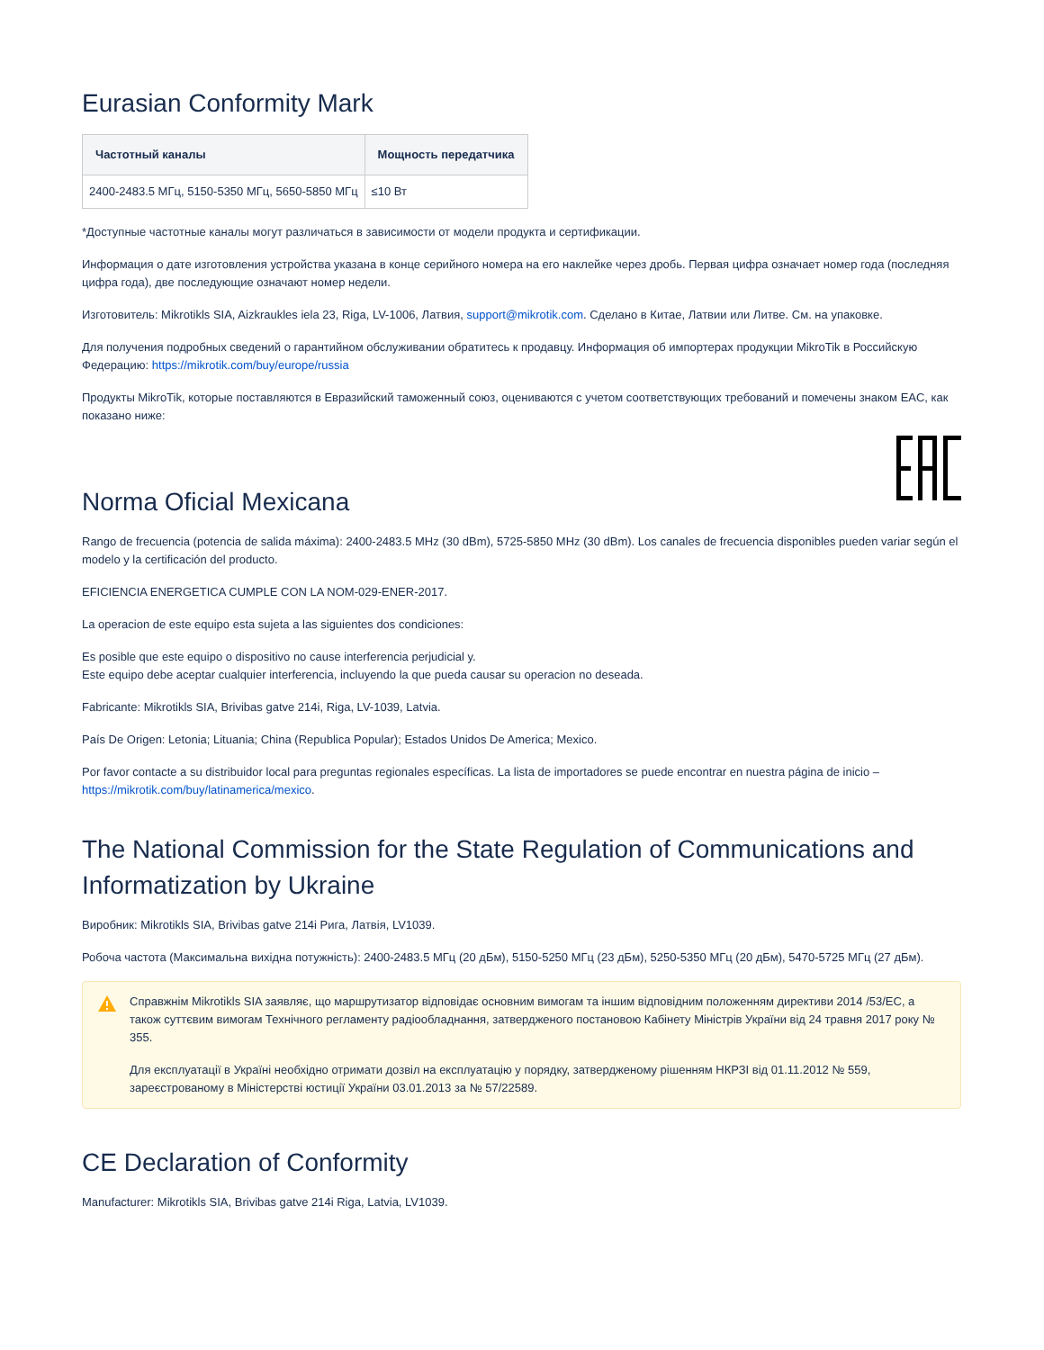Eurasian Conformity Mark
| Частотный каналы | Мощность передатчика |
| --- | --- |
| 2400-2483.5 МГц, 5150-5350 МГц, 5650-5850 МГц | ≤10 Вт |
*Доступные частотные каналы могут различаться в зависимости от модели продукта и сертификации.
Информация о дате изготовления устройства указана в конце серийного номера на его наклейке через дробь. Первая цифра означает номер года (последняя цифра года), две последующие означают номер недели.
Изготовитель: Mikrotikls SIA, Aizkraukles iela 23, Riga, LV-1006, Латвия, support@mikrotik.com. Сделано в Китае, Латвии или Литве. См. на упаковке.
Для получения подробных сведений о гарантийном обслуживании обратитесь к продавцу. Информация об импортерах продукции MikroTik в Российскую Федерацию: https://mikrotik.com/buy/europe/russia
Продукты MikroTik, которые поставляются в Евразийский таможенный союз, оцениваются с учетом соответствующих требований и помечены знаком EAC, как показано ниже:
Norma Oficial Mexicana
Rango de frecuencia (potencia de salida máxima): 2400-2483.5 MHz (30 dBm), 5725-5850 MHz (30 dBm). Los canales de frecuencia disponibles pueden variar según el modelo y la certificación del producto.
EFICIENCIA ENERGETICA CUMPLE CON LA NOM-029-ENER-2017.
La operacion de este equipo esta sujeta a las siguientes dos condiciones:
Es posible que este equipo o dispositivo no cause interferencia perjudicial y.
Este equipo debe aceptar cualquier interferencia, incluyendo la que pueda causar su operacion no deseada.
Fabricante: Mikrotikls SIA, Brivibas gatve 214i, Riga, LV-1039, Latvia.
País De Origen: Letonia; Lituania; China (Republica Popular); Estados Unidos De America; Mexico.
Por favor contacte a su distribuidor local para preguntas regionales específicas. La lista de importadores se puede encontrar en nuestra página de inicio – https://mikrotik.com/buy/latinamerica/mexico.
The National Commission for the State Regulation of Communications and Informatization by Ukraine
Виробник: Mikrotikls SIA, Brivibas gatve 214i Рига, Латвія, LV1039.
Робоча частота (Максимальна вихідна потужність): 2400-2483.5 МГц (20 дБм), 5150-5250 МГц (23 дБм), 5250-5350 МГц (20 дБм), 5470-5725 МГц (27 дБм).
Справжнім Mikrotikls SIA заявляє, що маршрутизатор відповідає основним вимогам та іншим відповідним положенням директиви 2014 /53/EC, а також суттєвим вимогам Технічного регламенту радіообладнання, затвердженого постановою Кабінету Міністрів України від 24 травня 2017 року № 355.
Для експлуатації в Україні необхідно отримати дозвіл на експлуатацію у порядку, затвердженому рішенням НКРЗІ від 01.11.2012 № 559, зареєстрованому в Міністерстві юстиції України 03.01.2013 за № 57/22589.
CE Declaration of Conformity
Manufacturer: Mikrotikls SIA, Brivibas gatve 214i Riga, Latvia, LV1039.